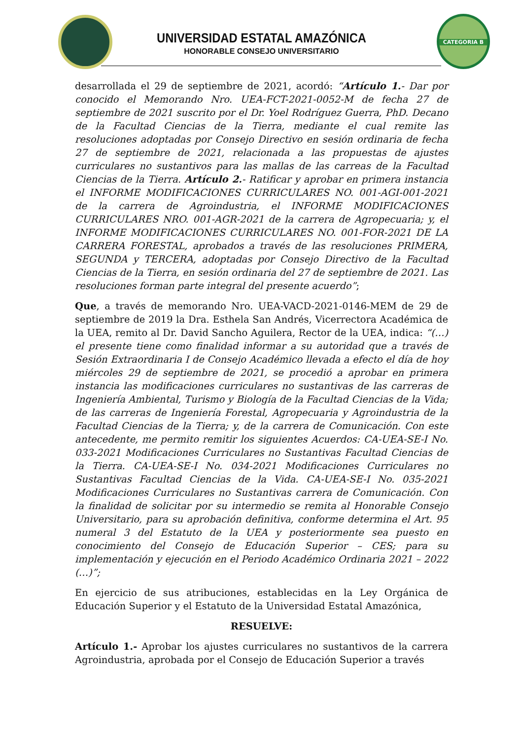UNIVERSIDAD ESTATAL AMAZÓNICA
HONORABLE CONSEJO UNIVERSITARIO
CATEGORIA B
desarrollada el 29 de septiembre de 2021, acordó: “Artículo 1.- Dar por conocido el Memorando Nro. UEA-FCT-2021-0052-M de fecha 27 de septiembre de 2021 suscrito por el Dr. Yoel Rodríguez Guerra, PhD. Decano de la Facultad Ciencias de la Tierra, mediante el cual remite las resoluciones adoptadas por Consejo Directivo en sesión ordinaria de fecha 27 de septiembre de 2021, relacionada a las propuestas de ajustes curriculares no sustantivos para las mallas de las carreas de la Facultad Ciencias de la Tierra. Artículo 2.- Ratificar y aprobar en primera instancia el INFORME MODIFICACIONES CURRICULARES NO. 001-AGI-001-2021 de la carrera de Agroindustria, el INFORME MODIFICACIONES CURRICULARES NRO. 001-AGR-2021 de la carrera de Agropecuaria; y, el INFORME MODIFICACIONES CURRICULARES NO. 001-FOR-2021 DE LA CARRERA FORESTAL, aprobados a través de las resoluciones PRIMERA, SEGUNDA y TERCERA, adoptadas por Consejo Directivo de la Facultad Ciencias de la Tierra, en sesión ordinaria del 27 de septiembre de 2021. Las resoluciones forman parte integral del presente acuerdo”;
Que, a través de memorando Nro. UEA-VACD-2021-0146-MEM de 29 de septiembre de 2019 la Dra. Esthela San Andrés, Vicerrectora Académica de la UEA, remito al Dr. David Sancho Aguilera, Rector de la UEA, indica: “(…) el presente tiene como finalidad informar a su autoridad que a través de Sesión Extraordinaria I de Consejo Académico llevada a efecto el día de hoy miércoles 29 de septiembre de 2021, se procedió a aprobar en primera instancia las modificaciones curriculares no sustantivas de las carreras de Ingeniería Ambiental, Turismo y Biología de la Facultad Ciencias de la Vida; de las carreras de Ingeniería Forestal, Agropecuaria y Agroindustria de la Facultad Ciencias de la Tierra; y, de la carrera de Comunicación. Con este antecedente, me permito remitir los siguientes Acuerdos: CA-UEA-SE-I No. 033-2021 Modificaciones Curriculares no Sustantivas Facultad Ciencias de la Tierra. CA-UEA-SE-I No. 034-2021 Modificaciones Curriculares no Sustantivas Facultad Ciencias de la Vida. CA-UEA-SE-I No. 035-2021 Modificaciones Curriculares no Sustantivas carrera de Comunicación. Con la finalidad de solicitar por su intermedio se remita al Honorable Consejo Universitario, para su aprobación definitiva, conforme determina el Art. 95 numeral 3 del Estatuto de la UEA y posteriormente sea puesto en conocimiento del Consejo de Educación Superior – CES; para su implementación y ejecución en el Periodo Académico Ordinaria 2021 – 2022 (…)”;
En ejercicio de sus atribuciones, establecidas en la Ley Orgánica de Educación Superior y el Estatuto de la Universidad Estatal Amazónica,
RESUELVE:
Artículo 1.- Aprobar los ajustes curriculares no sustantivos de la carrera Agroindustria, aprobada por el Consejo de Educación Superior a través